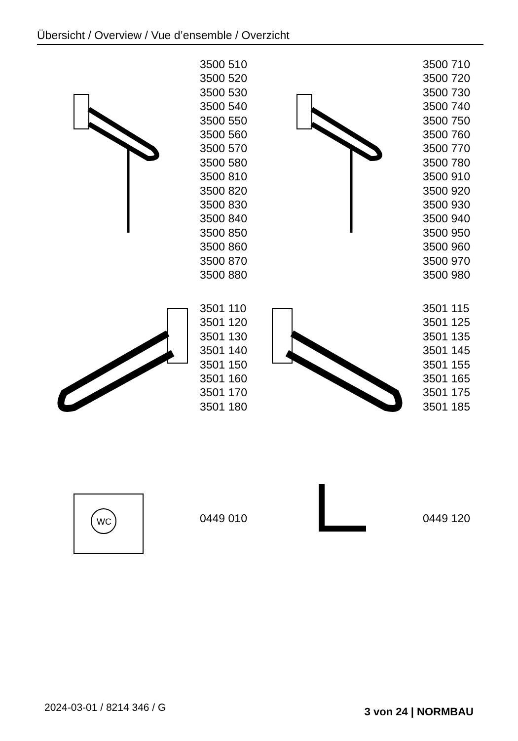Übersicht / Overview / Vue d’ensemble / Overzicht
3500 510
3500 520
3500 530
3500 540
3500 550
3500 560
3500 570
3500 580
3500 810
3500 820
3500 830
3500 840
3500 850
3500 860
3500 870
3500 880
3500 710
3500 720
3500 730
3500 740
3500 750
3500 760
3500 770
3500 780
3500 910
3500 920
3500 930
3500 940
3500 950
3500 960
3500 970
3500 980
3501 110
3501 120
3501 130
3501 140
3501 150
3501 160
3501 170
3501 180
3501 115
3501 125
3501 135
3501 145
3501 155
3501 165
3501 175
3501 185
WC
0449 010
0449 120
2024-03-01 / 8214 346 / G 3 von 24 | NORMBAU